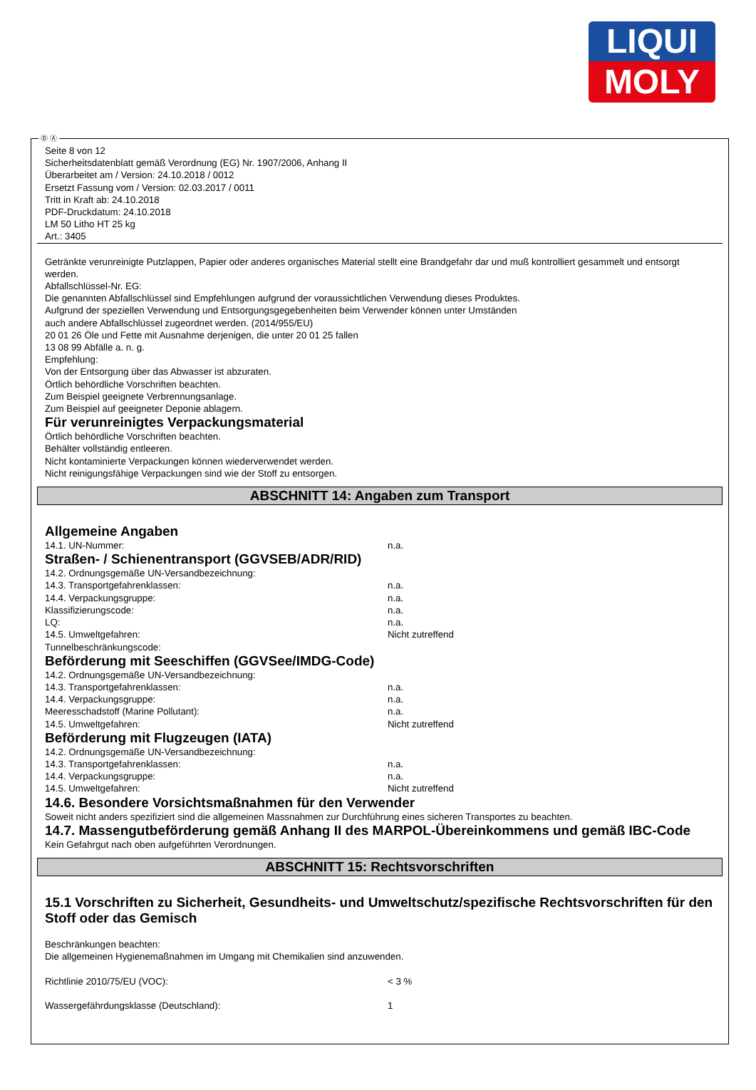LIQUI
MOLY
Ⓓ Ⓐ
Seite 8 von 12
Sicherheitsdatenblatt gemäß Verordnung (EG) Nr. 1907/2006, Anhang II
Überarbeitet am / Version: 24.10.2018 / 0012
Ersetzt Fassung vom / Version: 02.03.2017 / 0011
Tritt in Kraft ab: 24.10.2018
PDF-Druckdatum: 24.10.2018
LM 50 Litho HT 25 kg
Art.: 3405
Getränkte verunreinigte Putzlappen, Papier oder anderes organisches Material stellt eine Brandgefahr dar und muß kontrolliert gesammelt und entsorgt werden.
Abfallschlüssel-Nr. EG:
Die genannten Abfallschlüssel sind Empfehlungen aufgrund der voraussichtlichen Verwendung dieses Produktes.
Aufgrund der speziellen Verwendung und Entsorgungsgegebenheiten beim Verwender können unter Umständen
auch andere Abfallschlüssel zugeordnet werden. (2014/955/EU)
20 01 26 Öle und Fette mit Ausnahme derjenigen, die unter 20 01 25 fallen
13 08 99 Abfälle a. n. g.
Empfehlung:
Von der Entsorgung über das Abwasser ist abzuraten.
Örtlich behördliche Vorschriften beachten.
Zum Beispiel geeignete Verbrennungsanlage.
Zum Beispiel auf geeigneter Deponie ablagern.
Für verunreinigtes Verpackungsmaterial
Örtlich behördliche Vorschriften beachten.
Behälter vollständig entleeren.
Nicht kontaminierte Verpackungen können wiederverwendet werden.
Nicht reinigungsfähige Verpackungen sind wie der Stoff zu entsorgen.
ABSCHNITT 14: Angaben zum Transport
Allgemeine Angaben
| 14.1. UN-Nummer: | n.a. |
Straßen- / Schienentransport (GGVSEB/ADR/RID)
| 14.2. Ordnungsgemäße UN-Versandbezeichnung: | |
| 14.3. Transportgefahrenklassen: | n.a. |
| 14.4. Verpackungsgruppe: | n.a. |
| Klassifizierungscode: | n.a. |
| LQ: | n.a. |
| 14.5. Umweltgefahren: | Nicht zutreffend |
| Tunnelbeschränkungscode: | |
Beförderung mit Seeschiffen (GGVSee/IMDG-Code)
| 14.2. Ordnungsgemäße UN-Versandbezeichnung: | |
| 14.3. Transportgefahrenklassen: | n.a. |
| 14.4. Verpackungsgruppe: | n.a. |
| Meeresschadstoff (Marine Pollutant): | n.a. |
| 14.5. Umweltgefahren: | Nicht zutreffend |
Beförderung mit Flugzeugen (IATA)
| 14.2. Ordnungsgemäße UN-Versandbezeichnung: | |
| 14.3. Transportgefahrenklassen: | n.a. |
| 14.4. Verpackungsgruppe: | n.a. |
| 14.5. Umweltgefahren: | Nicht zutreffend |
14.6. Besondere Vorsichtsmaßnahmen für den Verwender
Soweit nicht anders spezifiziert sind die allgemeinen Massnahmen zur Durchführung eines sicheren Transportes zu beachten.
14.7. Massengutbeförderung gemäß Anhang II des MARPOL-Übereinkommens und gemäß IBC-Code
Kein Gefahrgut nach oben aufgeführten Verordnungen.
ABSCHNITT 15: Rechtsvorschriften
15.1 Vorschriften zu Sicherheit, Gesundheits- und Umweltschutz/spezifische Rechtsvorschriften für den Stoff oder das Gemisch
Beschränkungen beachten:
Die allgemeinen Hygienemaßnahmen im Umgang mit Chemikalien sind anzuwenden.
| Richtlinie 2010/75/EU (VOC): | < 3 % |
| Wassergefährdungsklasse (Deutschland): | 1 |